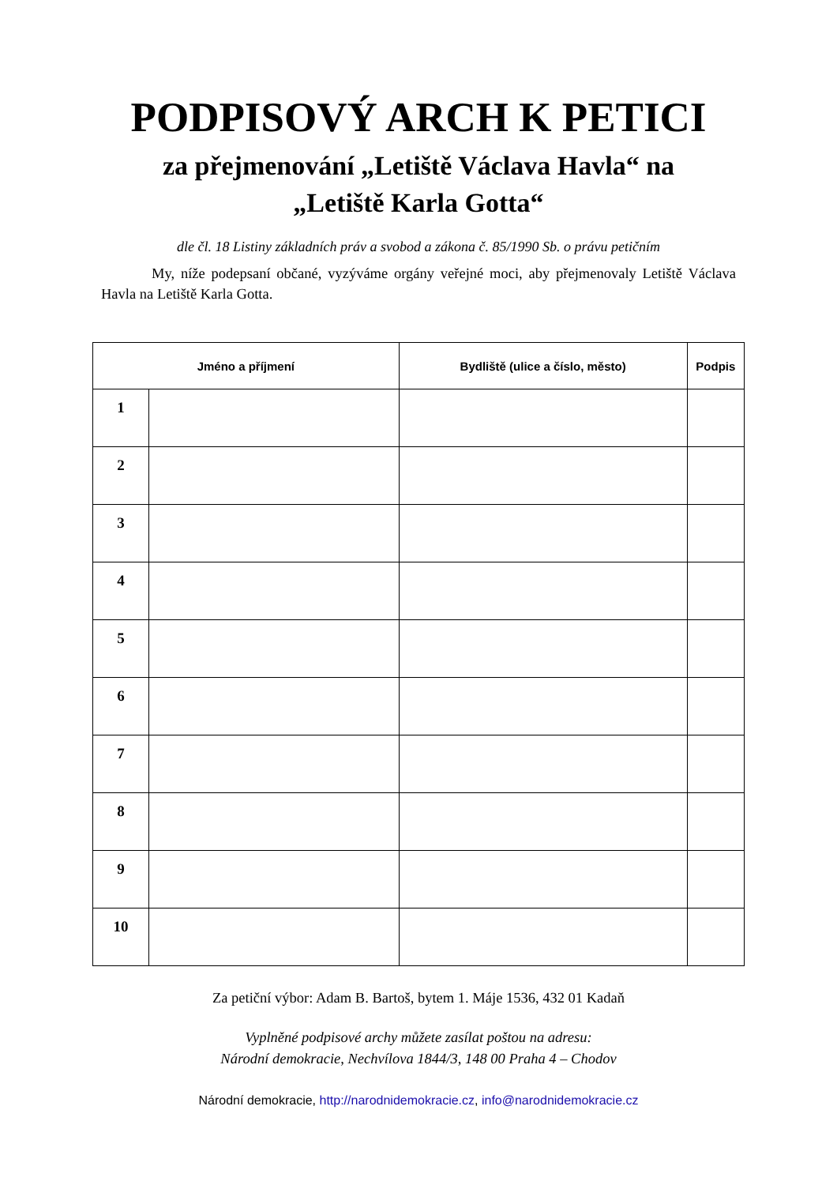PODPISOVÝ ARCH K PETICI
za přejmenování „Letiště Václava Havla“ na
„Letiště Karla Gotta“
dle čl. 18 Listiny základních práv a svobod a zákona č. 85/1990 Sb. o právu petičním
My, níže podepsaní občané, vyzýváme orgány veřejné moci, aby přejmenovaly Letiště Václava Havla na Letiště Karla Gotta.
| Jméno a příjmení | | Bydliště (ulice a číslo, město) | Podpis |
| --- | --- | --- | --- |
| 1 | | | |
| 2 | | | |
| 3 | | | |
| 4 | | | |
| 5 | | | |
| 6 | | | |
| 7 | | | |
| 8 | | | |
| 9 | | | |
| 10 | | | |
Za petiční výbor: Adam B. Bartoš, bytem 1. Máje 1536, 432 01 Kadaň
Vyplněné podpisové archy můžete zasílat poštou na adresu:
Národní demokracie, Nechvílova 1844/3, 148 00 Praha 4 – Chodov
Národní demokracie, http://narodnidemokracie.cz, info@narodnidemokracie.cz